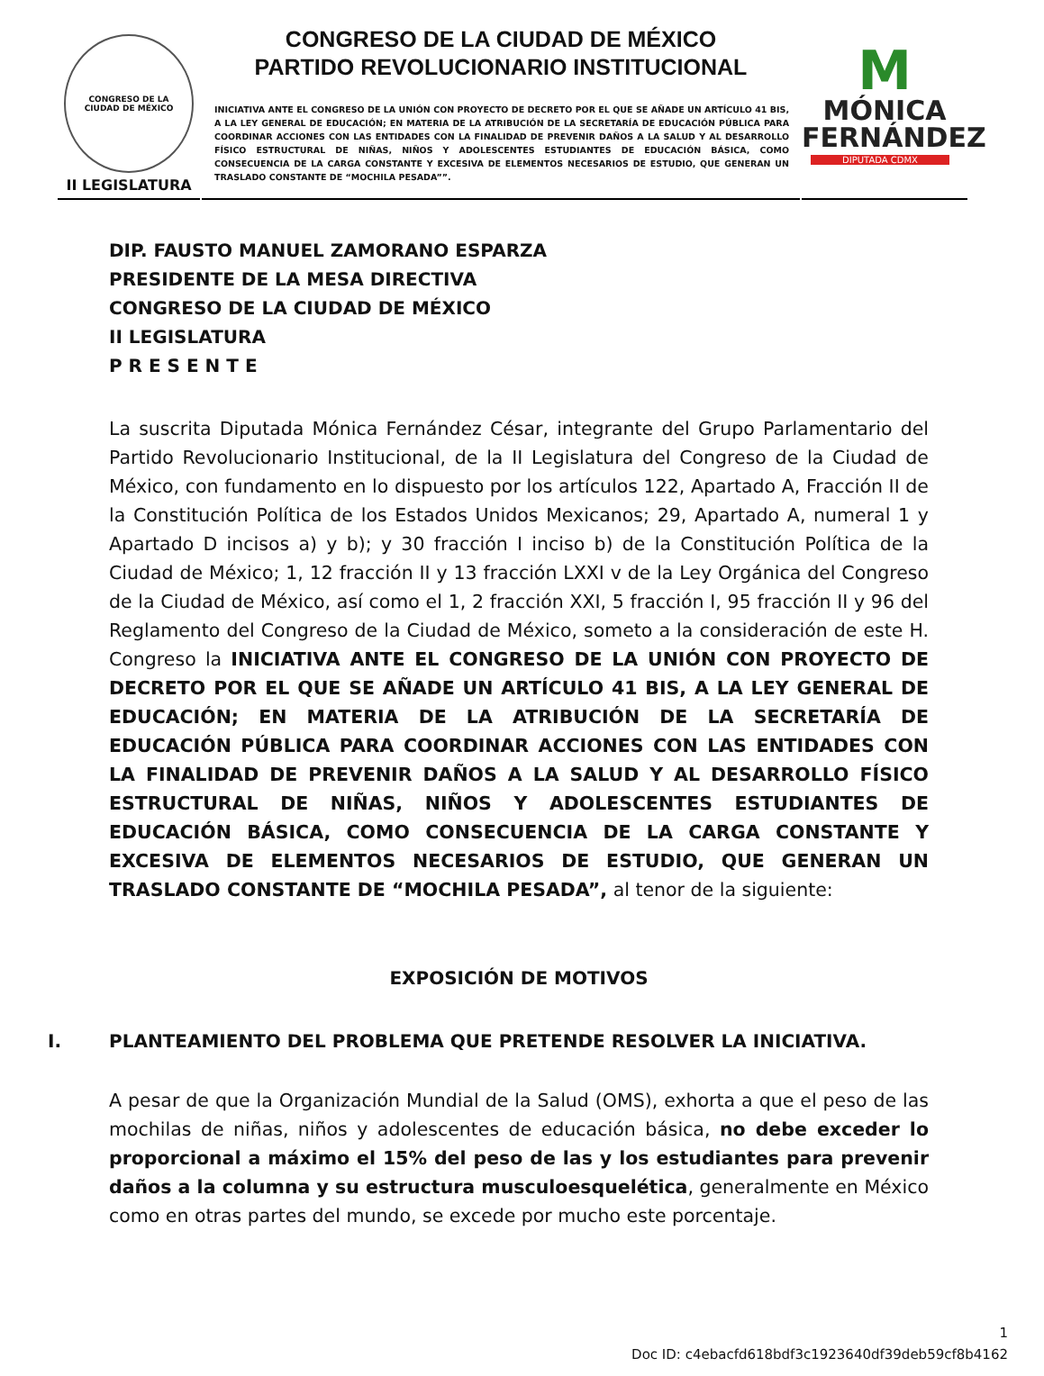CONGRESO DE LA
CIUDAD DE MÉXICO
II LEGISLATURA
CONGRESO DE LA CIUDAD DE MÉXICO
PARTIDO REVOLUCIONARIO INSTITUCIONAL
INICIATIVA ANTE EL CONGRESO DE LA UNIÓN CON PROYECTO DE DECRETO POR EL QUE SE AÑADE UN ARTÍCULO 41 BIS, A LA LEY GENERAL DE EDUCACIÓN; EN MATERIA DE LA ATRIBUCIÓN DE LA SECRETARÍA DE EDUCACIÓN PÚBLICA PARA COORDINAR ACCIONES CON LAS ENTIDADES CON LA FINALIDAD DE PREVENIR DAÑOS A LA SALUD Y AL DESARROLLO FÍSICO ESTRUCTURAL DE NIÑAS, NIÑOS Y ADOLESCENTES ESTUDIANTES DE EDUCACIÓN BÁSICA, COMO CONSECUENCIA DE LA CARGA CONSTANTE Y EXCESIVA DE ELEMENTOS NECESARIOS DE ESTUDIO, QUE GENERAN UN TRASLADO CONSTANTE DE “MOCHILA PESADA””.
M
MÓNICA
FERNÁNDEZ
DIPUTADA CDMX
DIP. FAUSTO MANUEL ZAMORANO ESPARZA
PRESIDENTE DE LA MESA DIRECTIVA
CONGRESO DE LA CIUDAD DE MÉXICO
II LEGISLATURA
P R E S E N T E
La suscrita Diputada Mónica Fernández César, integrante del Grupo Parlamentario del Partido Revolucionario Institucional, de la II Legislatura del Congreso de la Ciudad de México, con fundamento en lo dispuesto por los artículos 122, Apartado A, Fracción II de la Constitución Política de los Estados Unidos Mexicanos; 29, Apartado A, numeral 1 y Apartado D incisos a) y b); y 30 fracción I inciso b) de la Constitución Política de la Ciudad de México; 1, 12 fracción II y 13 fracción LXXI v de la Ley Orgánica del Congreso de la Ciudad de México, así como el 1, 2 fracción XXI, 5 fracción I, 95 fracción II y 96 del Reglamento del Congreso de la Ciudad de México, someto a la consideración de este H. Congreso la INICIATIVA ANTE EL CONGRESO DE LA UNIÓN CON PROYECTO DE DECRETO POR EL QUE SE AÑADE UN ARTÍCULO 41 BIS, A LA LEY GENERAL DE EDUCACIÓN; EN MATERIA DE LA ATRIBUCIÓN DE LA SECRETARÍA DE EDUCACIÓN PÚBLICA PARA COORDINAR ACCIONES CON LAS ENTIDADES CON LA FINALIDAD DE PREVENIR DAÑOS A LA SALUD Y AL DESARROLLO FÍSICO ESTRUCTURAL DE NIÑAS, NIÑOS Y ADOLESCENTES ESTUDIANTES DE EDUCACIÓN BÁSICA, COMO CONSECUENCIA DE LA CARGA CONSTANTE Y EXCESIVA DE ELEMENTOS NECESARIOS DE ESTUDIO, QUE GENERAN UN TRASLADO CONSTANTE DE “MOCHILA PESADA”, al tenor de la siguiente:
EXPOSICIÓN DE MOTIVOS
I. PLANTEAMIENTO DEL PROBLEMA QUE PRETENDE RESOLVER LA INICIATIVA.
A pesar de que la Organización Mundial de la Salud (OMS), exhorta a que el peso de las mochilas de niñas, niños y adolescentes de educación básica, no debe exceder lo proporcional a máximo el 15% del peso de las y los estudiantes para prevenir daños a la columna y su estructura musculoesquelética, generalmente en México como en otras partes del mundo, se excede por mucho este porcentaje.
1
Doc ID: c4ebacfd618bdf3c1923640df39deb59cf8b4162